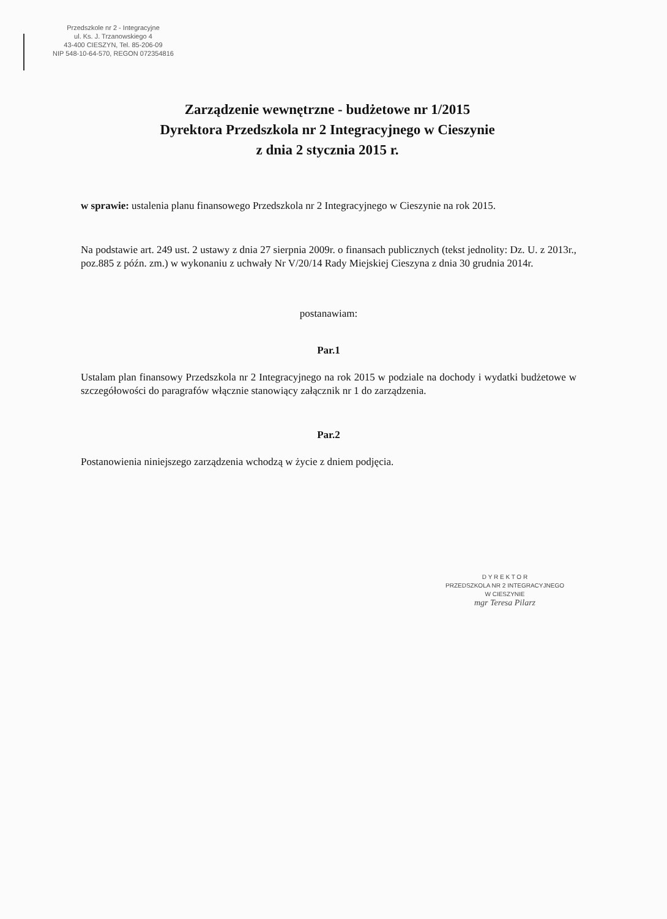Przedszkole nr 2 - Integracyjne
ul. Ks. J. Trzanowskiego 4
43-400 CIESZYN, Tel. 85-206-09
NIP 548-10-64-570, REGON 072354816
Zarządzenie wewnętrzne - budżetowe nr 1/2015
Dyrektora Przedszkola nr 2 Integracyjnego w Cieszynie
z dnia 2 stycznia 2015 r.
w sprawie: ustalenia planu finansowego Przedszkola nr 2 Integracyjnego w Cieszynie na rok 2015.
Na podstawie art. 249 ust. 2 ustawy z dnia 27 sierpnia 2009r. o finansach publicznych (tekst jednolity: Dz. U. z 2013r., poz.885 z późn. zm.) w wykonaniu z uchwały Nr V/20/14 Rady Miejskiej Cieszyna z dnia 30 grudnia 2014r.
postanawiam:
Par.1
Ustalam plan finansowy Przedszkola nr 2 Integracyjnego na rok 2015 w podziale na dochody i wydatki budżetowe w szczegółowości do paragrafów włącznie stanowiący załącznik nr 1 do zarządzenia.
Par.2
Postanowienia niniejszego zarządzenia wchodzą w życie z dniem podjęcia.
D Y R E K T O R
PRZEDSZKOLA NR 2 INTEGRACYJNEGO
W CIESZYNIE
mgr Teresa Pilarz